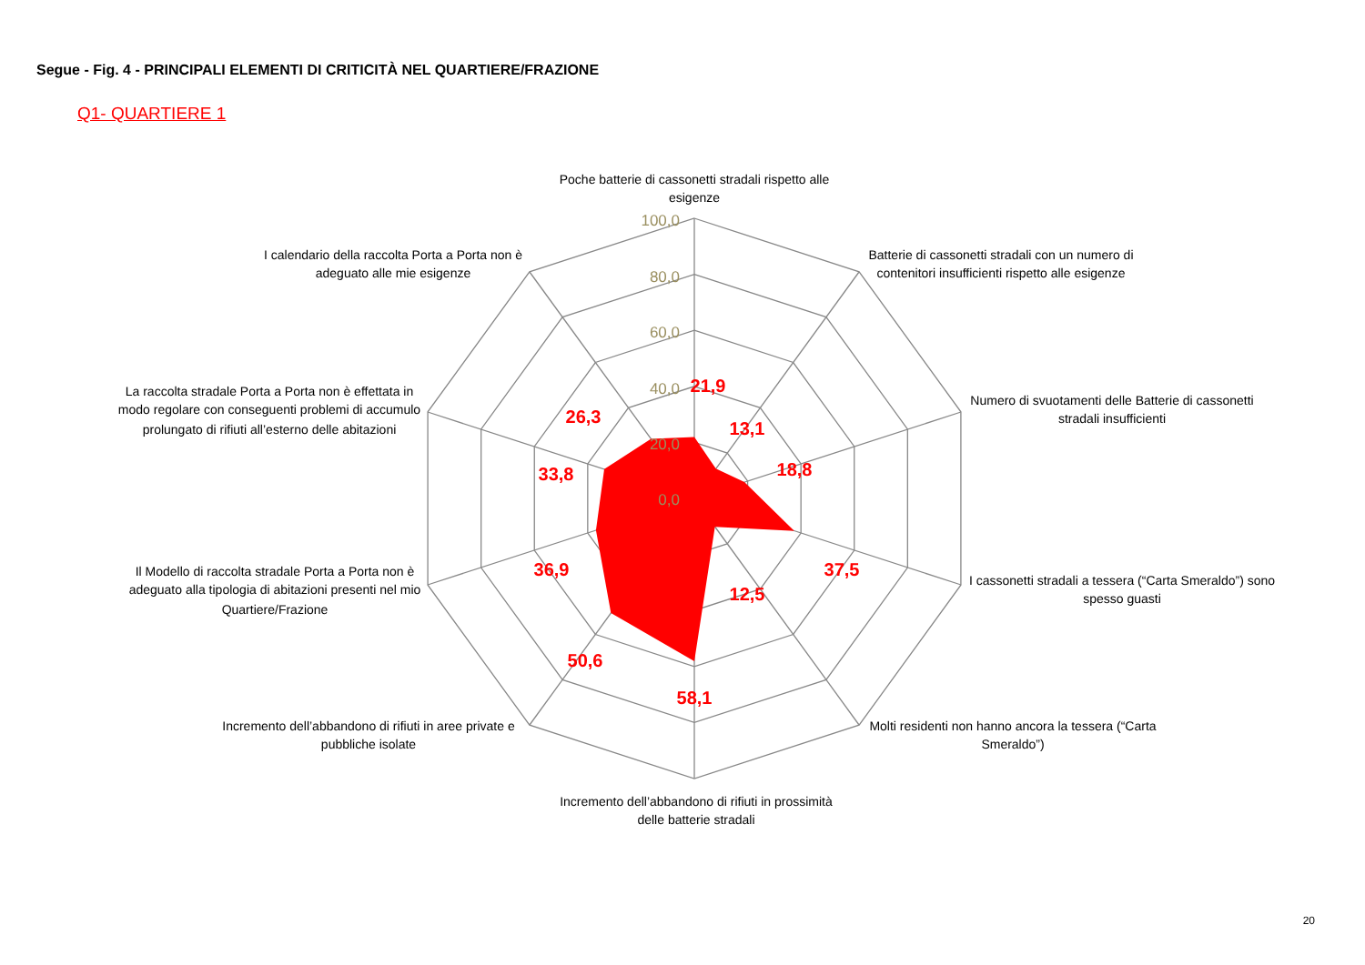Segue - Fig. 4 - PRINCIPALI ELEMENTI DI CRITICITÀ NEL QUARTIERE/FRAZIONE
Q1- QUARTIERE 1
100,0
80,0
60,0
40,0
20,0
0,0
21,9
13,1
18,8
37,5
12,5
58,1
50,6
36,9
33,8
26,3
Poche batterie di cassonetti stradali rispetto alle
esigenze
Batterie di cassonetti stradali con un numero di
contenitori insufficienti rispetto alle esigenze
Numero di svuotamenti delle Batterie di cassonetti
stradali insufficienti
I cassonetti stradali a tessera (“Carta Smeraldo”) sono
spesso guasti
Molti residenti non hanno ancora la tessera (“Carta
Smeraldo”)
Incremento dell’abbandono di rifiuti in prossimità
delle batterie stradali
Incremento dell’abbandono di rifiuti in aree private e
pubbliche isolate
Il Modello di raccolta stradale Porta a Porta non è
adeguato alla tipologia di abitazioni presenti nel mio
Quartiere/Frazione
La raccolta stradale Porta a Porta non è effettata in
modo regolare con conseguenti problemi di accumulo
prolungato di rifiuti all’esterno delle abitazioni
I calendario della raccolta Porta a Porta non è
adeguato alle mie esigenze
20